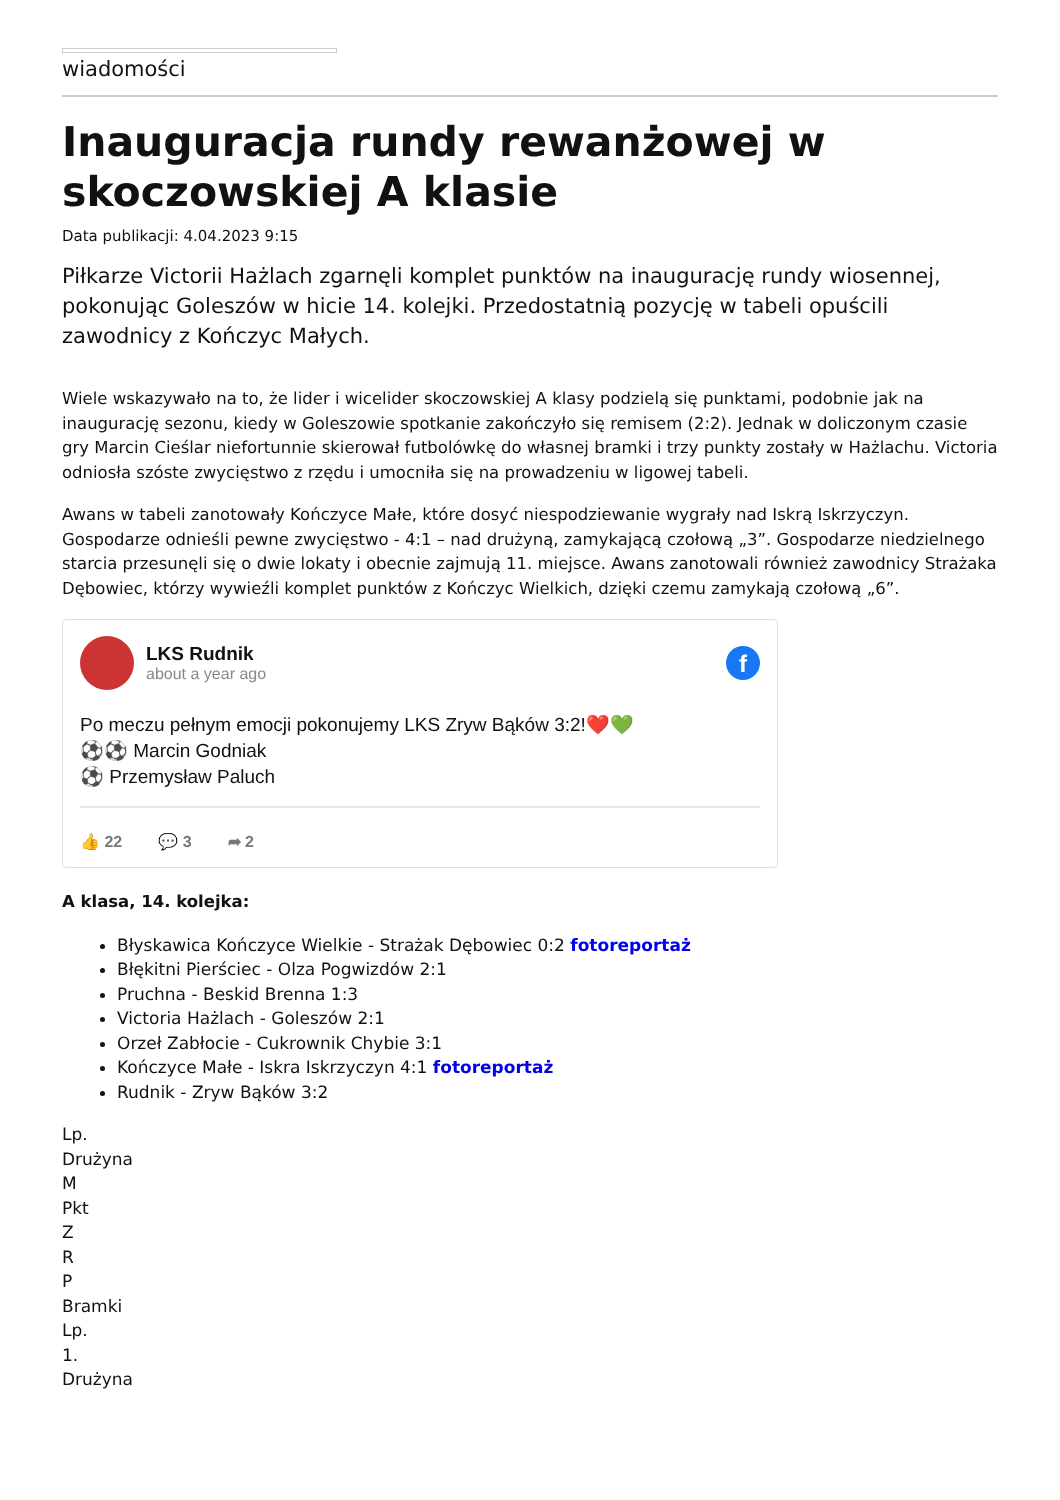wiadomości
Inauguracja rundy rewanżowej w skoczowskiej A klasie
Data publikacji: 4.04.2023 9:15
Piłkarze Victorii Hażlach zgarnęli komplet punktów na inaugurację rundy wiosennej, pokonując Goleszów w hicie 14. kolejki. Przedostatnią pozycję w tabeli opuścili zawodnicy z Kończyc Małych.
Wiele wskazywało na to, że lider i wicelider skoczowskiej A klasy podzielą się punktami, podobnie jak na inaugurację sezonu, kiedy w Goleszowie spotkanie zakończyło się remisem (2:2). Jednak w doliczonym czasie gry Marcin Cieślar niefortunnie skierował futbolówkę do własnej bramki i trzy punkty zostały w Hażlachu. Victoria odniosła szóste zwycięstwo z rzędu i umocniła się na prowadzeniu w ligowej tabeli.
Awans w tabeli zanotowały Kończyce Małe, które dosyć niespodziewanie wygrały nad Iskrą Iskrzyczyn. Gospodarze odnieśli pewne zwycięstwo - 4:1 – nad drużyną, zamykającą czołową „3”. Gospodarze niedzielnego starcia przesunęli się o dwie lokaty i obecnie zajmują 11. miejsce. Awans zanotowali również zawodnicy Strażaka Dębowiec, którzy wywieźli komplet punktów z Kończyc Wielkich, dzięki czemu zamykają czołową „6”.
LKS Rudnik
about a year ago
f
Po meczu pełnym emocji pokonujemy LKS Zryw Bąków 3:2!❤️💚
⚽⚽ Marcin Godniak
⚽ Przemysław Paluch
👍 22 💬 3 ➦ 2
A klasa, 14. kolejka:
Błyskawica Kończyce Wielkie - Strażak Dębowiec 0:2 fotoreportaż
Błękitni Pierściec - Olza Pogwizdów 2:1
Pruchna - Beskid Brenna 1:3
Victoria Hażlach - Goleszów 2:1
Orzeł Zabłocie - Cukrownik Chybie 3:1
Kończyce Małe - Iskra Iskrzyczyn 4:1 fotoreportaż
Rudnik - Zryw Bąków 3:2
Lp.
Drużyna
M
Pkt
Z
R
P
Bramki
Lp.
1.
Drużyna